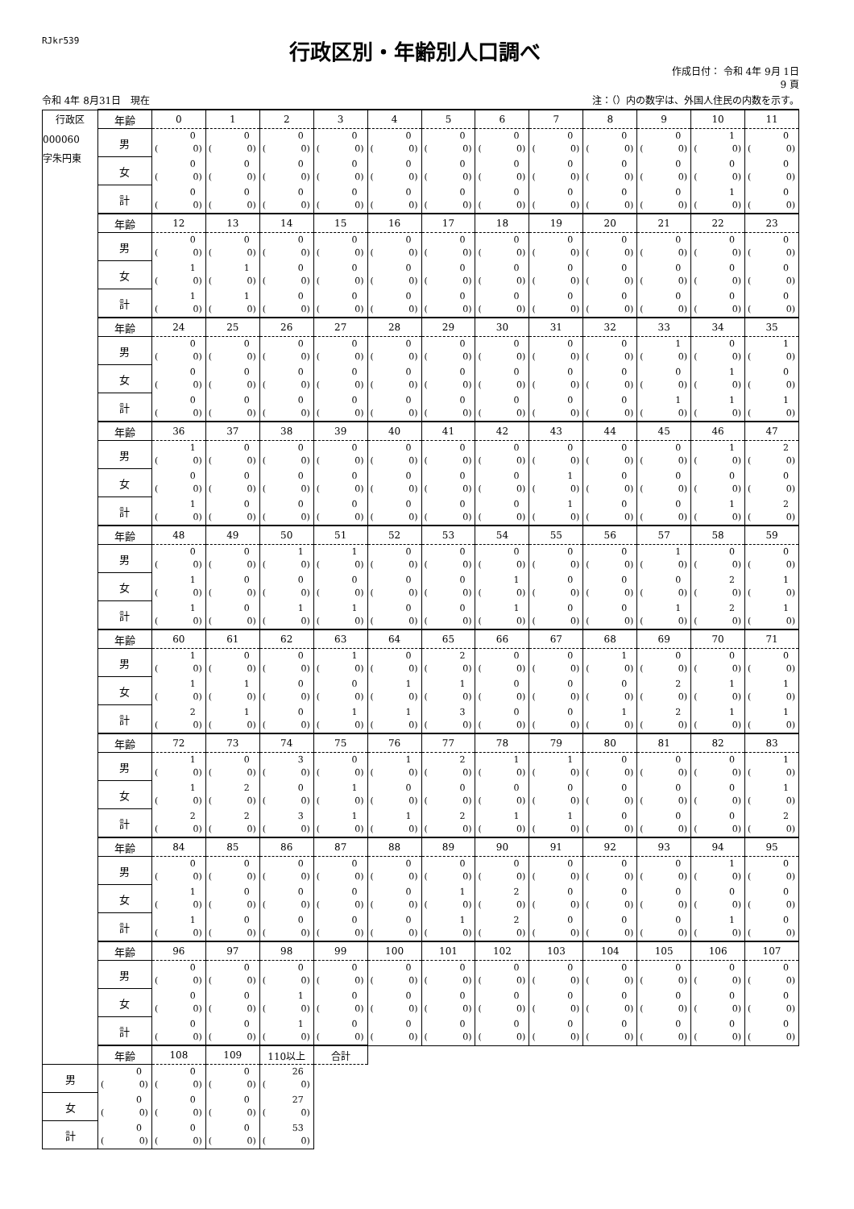RJkr539
行政区別・年齢別人口調べ
作成日付： 令和 4年 9月 1日
9 頁
令和 4年 8月31日　現在 注：（）内の数字は、外国人住民の内数を示す。
| 行政区 000060 字朱円東 | 年齢 | 0 | 1 | 2 | 3 | 4 | 5 | 6 | 7 | 8 | 9 | 10 | 11 |
| --- | --- | --- | --- | --- | --- | --- | --- | --- | --- | --- | --- | --- | --- |
| | 男 | 0 ( 0) | 0 ( 0) | 0 ( 0) | 0 ( 0) | 0 ( 0) | 0 ( 0) | 0 ( 0) | 0 ( 0) | 0 ( 0) | 0 ( 0) | 1 ( 0) | 0 ( 0) |
| | 女 | 0 ( 0) | 0 ( 0) | 0 ( 0) | 0 ( 0) | 0 ( 0) | 0 ( 0) | 0 ( 0) | 0 ( 0) | 0 ( 0) | 0 ( 0) | 0 ( 0) | 0 ( 0) |
| | 計 | 0 ( 0) | 0 ( 0) | 0 ( 0) | 0 ( 0) | 0 ( 0) | 0 ( 0) | 0 ( 0) | 0 ( 0) | 0 ( 0) | 0 ( 0) | 1 ( 0) | 0 ( 0) |
| | 年齢 | 12 | 13 | 14 | 15 | 16 | 17 | 18 | 19 | 20 | 21 | 22 | 23 |
| | 男 | 0 ( 0) | 0 ( 0) | 0 ( 0) | 0 ( 0) | 0 ( 0) | 0 ( 0) | 0 ( 0) | 0 ( 0) | 0 ( 0) | 0 ( 0) | 0 ( 0) | 0 ( 0) |
| | 女 | 1 ( 0) | 1 ( 0) | 0 ( 0) | 0 ( 0) | 0 ( 0) | 0 ( 0) | 0 ( 0) | 0 ( 0) | 0 ( 0) | 0 ( 0) | 0 ( 0) | 0 ( 0) |
| | 計 | 1 ( 0) | 1 ( 0) | 0 ( 0) | 0 ( 0) | 0 ( 0) | 0 ( 0) | 0 ( 0) | 0 ( 0) | 0 ( 0) | 0 ( 0) | 0 ( 0) | 0 ( 0) |
| | 年齢 | 24 | 25 | 26 | 27 | 28 | 29 | 30 | 31 | 32 | 33 | 34 | 35 |
| | 男 | 0 ( 0) | 0 ( 0) | 0 ( 0) | 0 ( 0) | 0 ( 0) | 0 ( 0) | 0 ( 0) | 0 ( 0) | 0 ( 0) | 1 ( 0) | 0 ( 0) | 1 ( 0) |
| | 女 | 0 ( 0) | 0 ( 0) | 0 ( 0) | 0 ( 0) | 0 ( 0) | 0 ( 0) | 0 ( 0) | 0 ( 0) | 0 ( 0) | 0 ( 0) | 1 ( 0) | 0 ( 0) |
| | 計 | 0 ( 0) | 0 ( 0) | 0 ( 0) | 0 ( 0) | 0 ( 0) | 0 ( 0) | 0 ( 0) | 0 ( 0) | 0 ( 0) | 1 ( 0) | 1 ( 0) | 1 ( 0) |
| | 年齢 | 36 | 37 | 38 | 39 | 40 | 41 | 42 | 43 | 44 | 45 | 46 | 47 |
| | 男 | 1 ( 0) | 0 ( 0) | 0 ( 0) | 0 ( 0) | 0 ( 0) | 0 ( 0) | 0 ( 0) | 0 ( 0) | 0 ( 0) | 0 ( 0) | 1 ( 0) | 2 ( 0) |
| | 女 | 0 ( 0) | 0 ( 0) | 0 ( 0) | 0 ( 0) | 0 ( 0) | 0 ( 0) | 0 ( 0) | 1 ( 0) | 0 ( 0) | 0 ( 0) | 0 ( 0) | 0 ( 0) |
| | 計 | 1 ( 0) | 0 ( 0) | 0 ( 0) | 0 ( 0) | 0 ( 0) | 0 ( 0) | 0 ( 0) | 1 ( 0) | 0 ( 0) | 0 ( 0) | 1 ( 0) | 2 ( 0) |
| | 年齢 | 48 | 49 | 50 | 51 | 52 | 53 | 54 | 55 | 56 | 57 | 58 | 59 |
| | 男 | 0 ( 0) | 0 ( 0) | 1 ( 0) | 1 ( 0) | 0 ( 0) | 0 ( 0) | 0 ( 0) | 0 ( 0) | 0 ( 0) | 1 ( 0) | 0 ( 0) | 0 ( 0) |
| | 女 | 1 ( 0) | 0 ( 0) | 0 ( 0) | 0 ( 0) | 0 ( 0) | 0 ( 0) | 1 ( 0) | 0 ( 0) | 0 ( 0) | 0 ( 0) | 2 ( 0) | 1 ( 0) |
| | 計 | 1 ( 0) | 0 ( 0) | 1 ( 0) | 1 ( 0) | 0 ( 0) | 0 ( 0) | 1 ( 0) | 0 ( 0) | 0 ( 0) | 1 ( 0) | 2 ( 0) | 1 ( 0) |
| | 年齢 | 60 | 61 | 62 | 63 | 64 | 65 | 66 | 67 | 68 | 69 | 70 | 71 |
| | 男 | 1 ( 0) | 0 ( 0) | 0 ( 0) | 1 ( 0) | 0 ( 0) | 2 ( 0) | 0 ( 0) | 0 ( 0) | 1 ( 0) | 0 ( 0) | 0 ( 0) | 0 ( 0) |
| | 女 | 1 ( 0) | 1 ( 0) | 0 ( 0) | 0 ( 0) | 1 ( 0) | 1 ( 0) | 0 ( 0) | 0 ( 0) | 0 ( 0) | 2 ( 0) | 1 ( 0) | 1 ( 0) |
| | 計 | 2 ( 0) | 1 ( 0) | 0 ( 0) | 1 ( 0) | 1 ( 0) | 3 ( 0) | 0 ( 0) | 0 ( 0) | 1 ( 0) | 2 ( 0) | 1 ( 0) | 1 ( 0) |
| | 年齢 | 72 | 73 | 74 | 75 | 76 | 77 | 78 | 79 | 80 | 81 | 82 | 83 |
| | 男 | 1 ( 0) | 0 ( 0) | 3 ( 0) | 0 ( 0) | 1 ( 0) | 2 ( 0) | 1 ( 0) | 1 ( 0) | 0 ( 0) | 0 ( 0) | 0 ( 0) | 1 ( 0) |
| | 女 | 1 ( 0) | 2 ( 0) | 0 ( 0) | 1 ( 0) | 0 ( 0) | 0 ( 0) | 0 ( 0) | 0 ( 0) | 0 ( 0) | 0 ( 0) | 0 ( 0) | 1 ( 0) |
| | 計 | 2 ( 0) | 2 ( 0) | 3 ( 0) | 1 ( 0) | 1 ( 0) | 2 ( 0) | 1 ( 0) | 1 ( 0) | 0 ( 0) | 0 ( 0) | 0 ( 0) | 2 ( 0) |
| | 年齢 | 84 | 85 | 86 | 87 | 88 | 89 | 90 | 91 | 92 | 93 | 94 | 95 |
| | 男 | 0 ( 0) | 0 ( 0) | 0 ( 0) | 0 ( 0) | 0 ( 0) | 0 ( 0) | 0 ( 0) | 0 ( 0) | 0 ( 0) | 0 ( 0) | 1 ( 0) | 0 ( 0) |
| | 女 | 1 ( 0) | 0 ( 0) | 0 ( 0) | 0 ( 0) | 0 ( 0) | 1 ( 0) | 2 ( 0) | 0 ( 0) | 0 ( 0) | 0 ( 0) | 0 ( 0) | 0 ( 0) |
| | 計 | 1 ( 0) | 0 ( 0) | 0 ( 0) | 0 ( 0) | 0 ( 0) | 1 ( 0) | 2 ( 0) | 0 ( 0) | 0 ( 0) | 0 ( 0) | 1 ( 0) | 0 ( 0) |
| | 年齢 | 96 | 97 | 98 | 99 | 100 | 101 | 102 | 103 | 104 | 105 | 106 | 107 |
| | 男 | 0 ( 0) | 0 ( 0) | 0 ( 0) | 0 ( 0) | 0 ( 0) | 0 ( 0) | 0 ( 0) | 0 ( 0) | 0 ( 0) | 0 ( 0) | 0 ( 0) | 0 ( 0) |
| | 女 | 0 ( 0) | 0 ( 0) | 1 ( 0) | 0 ( 0) | 0 ( 0) | 0 ( 0) | 0 ( 0) | 0 ( 0) | 0 ( 0) | 0 ( 0) | 0 ( 0) | 0 ( 0) |
| | 計 | 0 ( 0) | 0 ( 0) | 1 ( 0) | 0 ( 0) | 0 ( 0) | 0 ( 0) | 0 ( 0) | 0 ( 0) | 0 ( 0) | 0 ( 0) | 0 ( 0) | 0 ( 0) |
| | 年齢 | 108 | 109 | 110以上 | 合計 | | | | | | | | |
| 男 | 0 ( 0) | 0 ( 0) | 0 ( 0) | 26 ( 0) | | | | | | | | | |
| 女 | 0 ( 0) | 0 ( 0) | 0 ( 0) | 27 ( 0) | | | | | | | | | |
| 計 | 0 ( 0) | 0 ( 0) | 0 ( 0) | 53 ( 0) | | | | | | | | | |